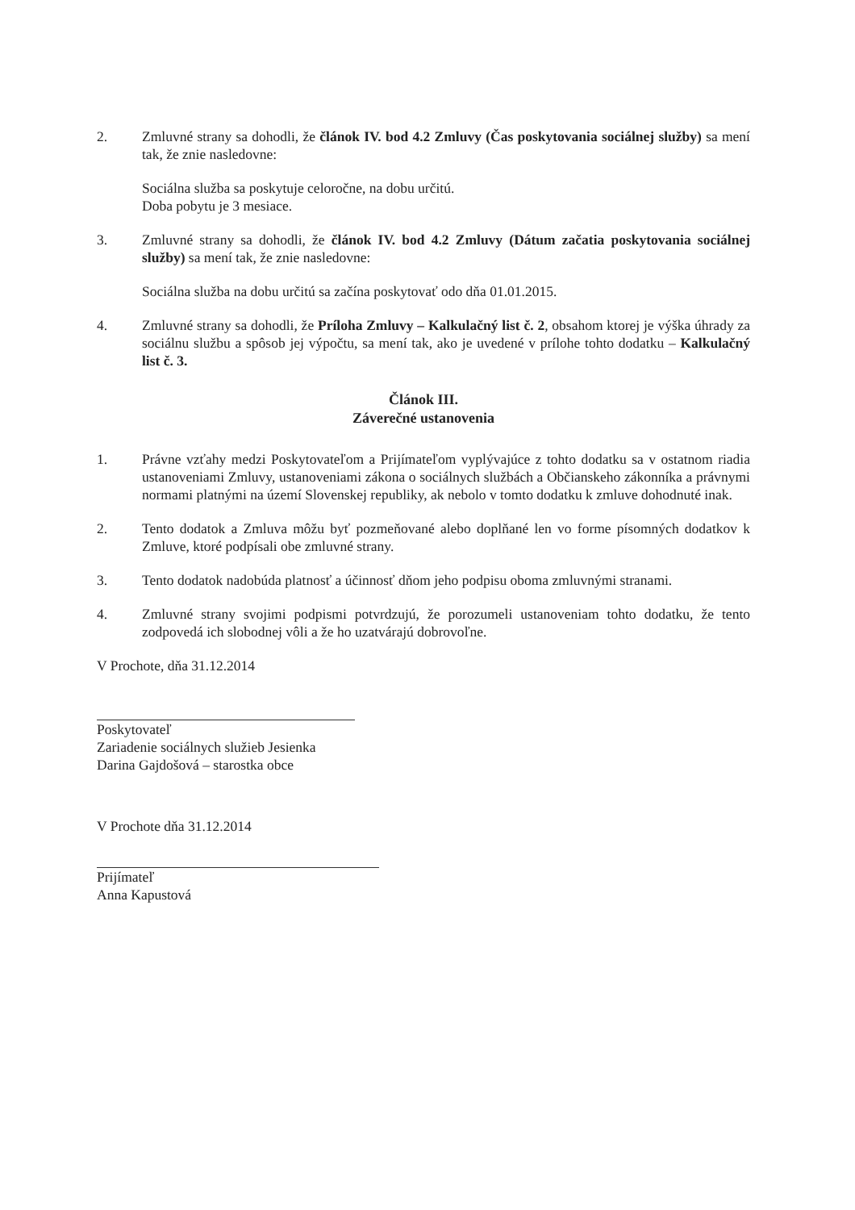2. Zmluvné strany sa dohodli, že článok IV. bod 4.2 Zmluvy (Čas poskytovania sociálnej služby) sa mení tak, že znie nasledovne:
Sociálna služba sa poskytuje celoročne, na dobu určitú.
Doba pobytu je 3 mesiace.
3. Zmluvné strany sa dohodli, že článok IV. bod 4.2 Zmluvy (Dátum začatia poskytovania sociálnej služby) sa mení tak, že znie nasledovne:
Sociálna služba na dobu určitú sa začína poskytovať odo dňa 01.01.2015.
4. Zmluvné strany sa dohodli, že Príloha Zmluvy – Kalkulačný list č. 2, obsahom ktorej je výška úhrady za sociálnu službu a spôsob jej výpočtu, sa mení tak, ako je uvedené v prílohe tohto dodatku – Kalkulačný list č. 3.
Článok III.
Záverečné ustanovenia
1. Právne vzťahy medzi Poskytovateľom a Prijímateľom vyplývajúce z tohto dodatku sa v ostatnom riadia ustanoveniami Zmluvy, ustanoveniami zákona o sociálnych službách a Občianskeho zákonníka a právnymi normami platnými na území Slovenskej republiky, ak nebolo v tomto dodatku k zmluve dohodnuté inak.
2. Tento dodatok a Zmluva môžu byť pozmeňované alebo doplňané len vo forme písomných dodatkov k Zmluve, ktoré podpísali obe zmluvné strany.
3. Tento dodatok nadobúda platnosť a účinnosť dňom jeho podpisu oboma zmluvnými stranami.
4. Zmluvné strany svojimi podpismi potvrdzujú, že porozumeli ustanoveniam tohto dodatku, že tento zodpovedá ich slobodnej vôli a že ho uzatvárajú dobrovoľne.
V Prochote, dňa 31.12.2014
Poskytovateľ
Zariadenie sociálnych služieb Jesienka
Darina Gajdošová – starostka obce
V Prochote dňa 31.12.2014
Prijímateľ
Anna Kapustová